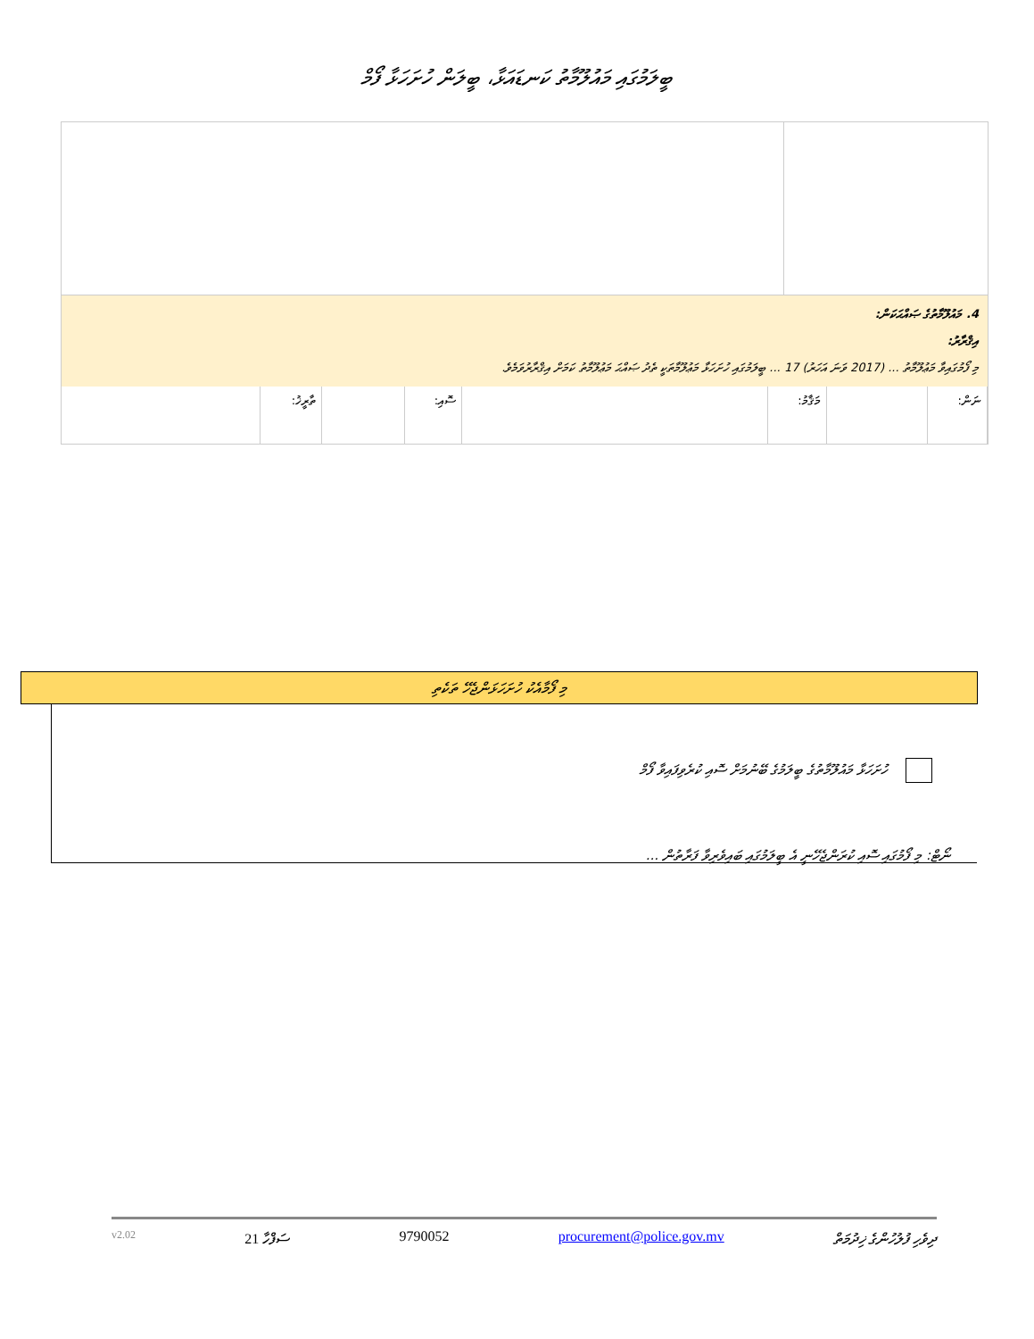ބީލަމުގައި މައުލޫމާތު ކަނޑައަޅާ، ބީލަން ހުށަހަޅާ ފޯމް
4. މައުލޫމާތުގެ ޞައްޙަކަން:
އިޤްރާރު:
މި ފޯމުގައިވާ މަޢުލޫމާތު ... (2017 ވަނަ އަހަރު) 17 ... ބީލަމުގައި ހުށަހަޅާ މަޢުލޫމާތަކީ ތެދު ޞައްޙަ މަޢުލޫމާތު ކަމަށް އިޤްރާރުވަމެވެ.
| ނަން: | | މަޤާމު: | | ސޮއި: | | ތާރީޚު: | |
މި ފޯމާއެކު ހުށަހަޅަންޖެހޭ ތަކެތި
ހުށަހަޅާ މައުލޫމާތުގެ ބީލަމުގެ ބޭނުމަށް ސޮއި ކުރެވިފައިވާ ފޯމް
ނޯޓް: މި ފޯމުގައި ސޮއި ކުރަންޖެހޭނީ އެ ބީލަމުގައި ބައިވެރިވާ ފަރާތުން ...
v2.02 ސަފްހާ 21 9790052 procurement@police.gov.mv ދިވެހި ފުލުހުންގެ ޚިދުމަތް